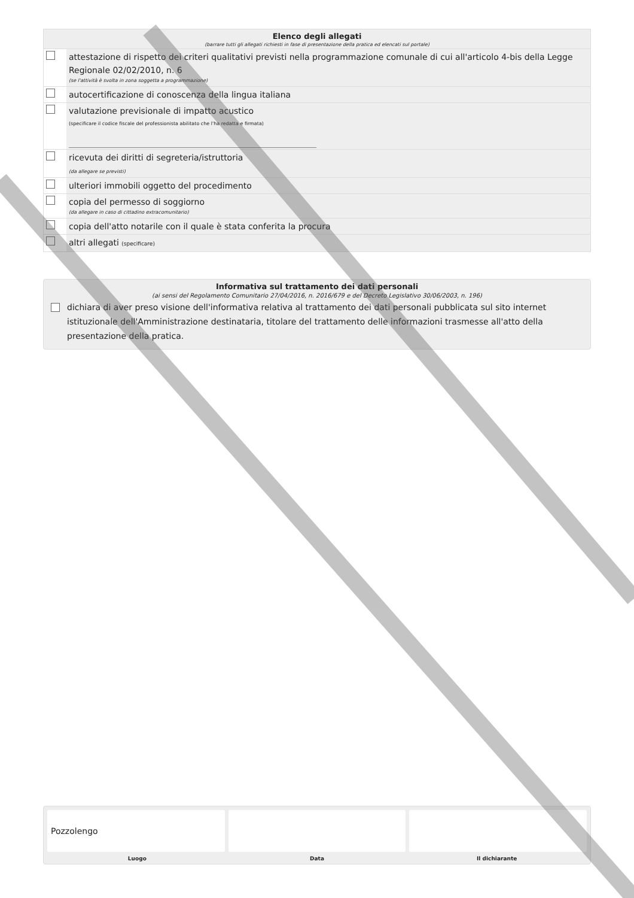Elenco degli allegati
(barrare tutti gli allegati richiesti in fase di presentazione della pratica ed elencati sul portale)
| | attestazione di rispetto dei criteri qualitativi previsti nella programmazione comunale di cui all'articolo 4-bis della Legge Regionale 02/02/2010, n. 6 (se l'attività è svolta in zona soggetta a programmazione) |
| | autocertificazione di conoscenza della lingua italiana |
| | valutazione previsionale di impatto acustico (specificare il codice fiscale del professionista abilitato che l'ha redatta e firmata) |
| | ricevuta dei diritti di segreteria/istruttoria (da allegare se previsti) |
| | ulteriori immobili oggetto del procedimento |
| | copia del permesso di soggiorno (da allegare in caso di cittadino extracomunitario) |
| | copia dell'atto notarile con il quale è stata conferita la procura |
| | altri allegati (specificare) |
Informativa sul trattamento dei dati personali
(ai sensi del Regolamento Comunitario 27/04/2016, n. 2016/679 e del Decreto Legislativo 30/06/2003, n. 196)
dichiara di aver preso visione dell'informativa relativa al trattamento dei dati personali pubblicata sul sito internet istituzionale dell'Amministrazione destinataria, titolare del trattamento delle informazioni trasmesse all'atto della presentazione della pratica.
Pozzolengo
Luogo Data Il dichiarante